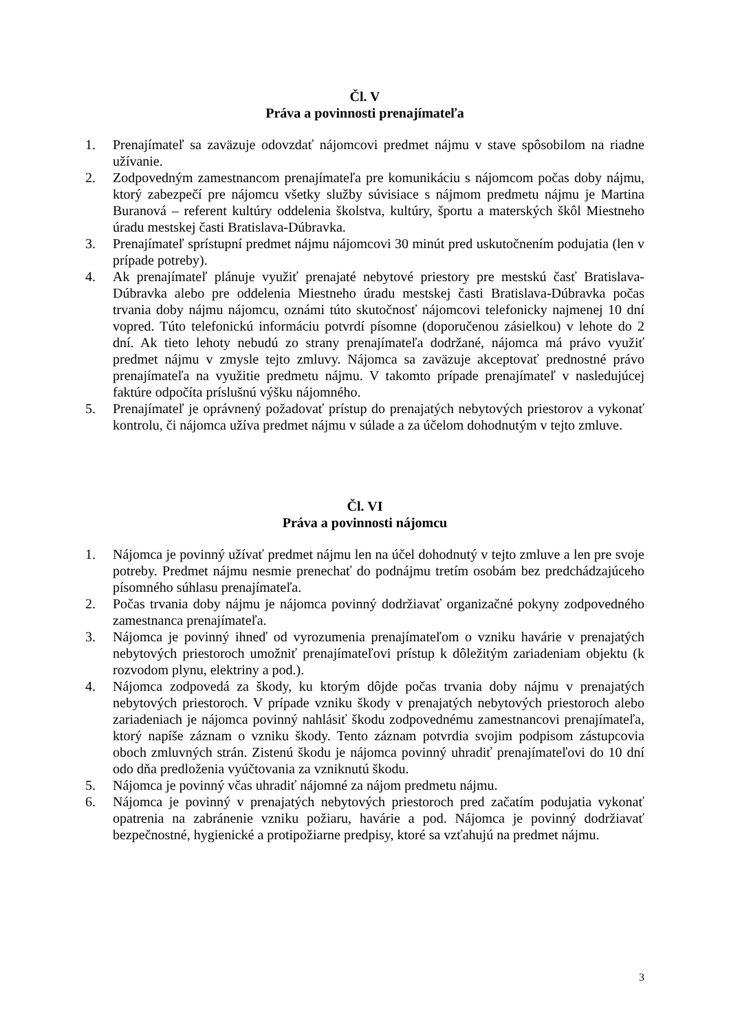Čl. V
Práva a povinnosti prenajímateľa
1. Prenajímateľ sa zaväzuje odovzdať nájomcovi predmet nájmu v stave spôsobilom na riadne užívanie.
2. Zodpovedným zamestnancom prenajímateľa pre komunikáciu s nájomcom počas doby nájmu, ktorý zabezpečí pre nájomcu všetky služby súvisiace s nájmom predmetu nájmu je Martina Buranová – referent kultúry oddelenia školstva, kultúry, športu a materských škôl Miestneho úradu mestskej časti Bratislava-Dúbravka.
3. Prenajímateľ sprístupní predmet nájmu nájomcovi 30 minút pred uskutočnením podujatia (len v prípade potreby).
4. Ak prenajímateľ plánuje využiť prenajaté nebytové priestory pre mestskú časť Bratislava-Dúbravka alebo pre oddelenia Miestneho úradu mestskej časti Bratislava-Dúbravka počas trvania doby nájmu nájomcu, oznámi túto skutočnosť nájomcovi telefonicky najmenej 10 dní vopred. Túto telefonickú informáciu potvrdí písomne (doporučenou zásielkou) v lehote do 2 dní. Ak tieto lehoty nebudú zo strany prenajímateľa dodržané, nájomca má právo využiť predmet nájmu v zmysle tejto zmluvy. Nájomca sa zaväzuje akceptovať prednostné právo prenajímateľa na využitie predmetu nájmu. V takomto prípade prenajímateľ v nasledujúcej faktúre odpočíta príslušnú výšku nájomného.
5. Prenajímateľ je oprávnený požadovať prístup do prenajatých nebytových priestorov a vykonať kontrolu, či nájomca užíva predmet nájmu v súlade a za účelom dohodnutým v tejto zmluve.
Čl. VI
Práva a povinnosti nájomcu
1. Nájomca je povinný užívať predmet nájmu len na účel dohodnutý v tejto zmluve a len pre svoje potreby. Predmet nájmu nesmie prenechať do podnájmu tretím osobám bez predchádzajúceho písomného súhlasu prenajímateľa.
2. Počas trvania doby nájmu je nájomca povinný dodržiavať organizačné pokyny zodpovedného zamestnanca prenajímateľa.
3. Nájomca je povinný ihneď od vyrozumenia prenajímateľom o vzniku havárie v prenajatých nebytových priestoroch umožniť prenajímateľovi prístup k dôležitým zariadeniam objektu (k rozvodom plynu, elektriny a pod.).
4. Nájomca zodpovedá za škody, ku ktorým dôjde počas trvania doby nájmu v prenajatých nebytových priestoroch. V prípade vzniku škody v prenajatých nebytových priestoroch alebo zariadeniach je nájomca povinný nahlásiť škodu zodpovednému zamestnancovi prenajímateľa, ktorý napíše záznam o vzniku škody. Tento záznam potvrdia svojim podpisom zástupcovia oboch zmluvných strán. Zistenú škodu je nájomca povinný uhradiť prenajímateľovi do 10 dní odo dňa predloženia vyúčtovania za vzniknutú škodu.
5. Nájomca je povinný včas uhradiť nájomné za nájom predmetu nájmu.
6. Nájomca je povinný v prenajatých nebytových priestoroch pred začatím podujatia vykonať opatrenia na zabránenie vzniku požiaru, havárie a pod. Nájomca je povinný dodržiavať bezpečnostné, hygienické a protipožiarne predpisy, ktoré sa vzťahujú na predmet nájmu.
3